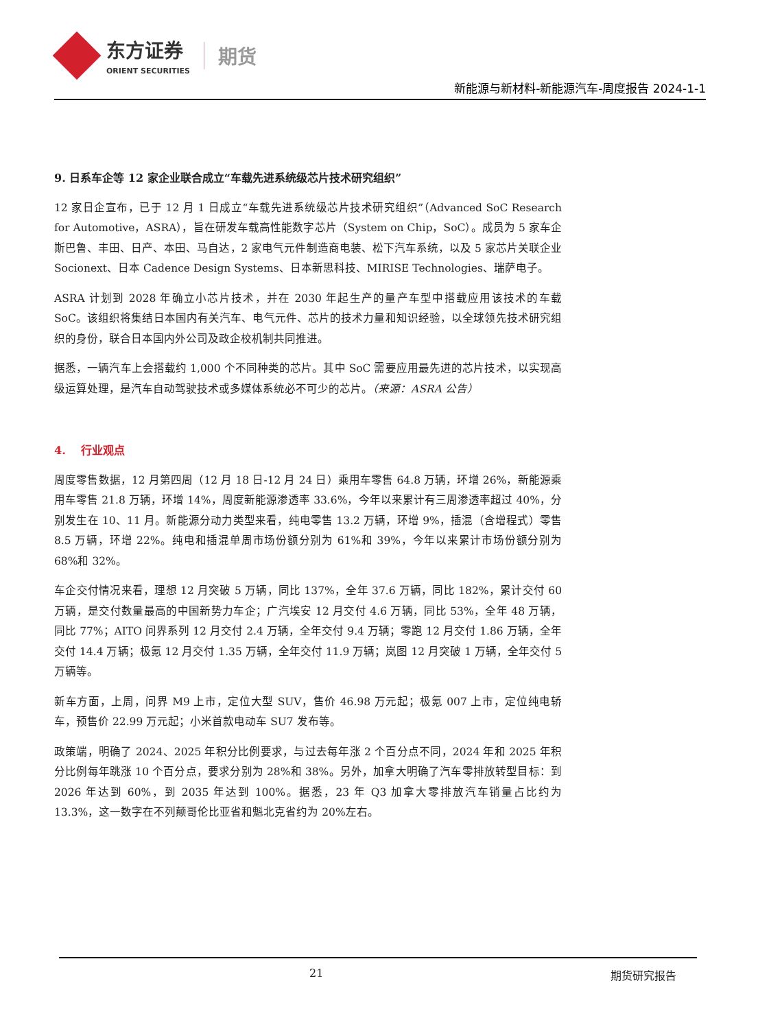东方证券
ORIENT SECURITIES
期货
新能源与新材料-新能源汽车-周度报告 2024-1-1
9. 日系车企等 12 家企业联合成立“车载先进系统级芯片技术研究组织”
12 家日企宣布，已于 12 月 1 日成立“车载先进系统级芯片技术研究组织”（Advanced SoC Research for Automotive，ASRA），旨在研发车载高性能数字芯片（System on Chip，SoC）。成员为 5 家车企斯巴鲁、丰田、日产、本田、马自达，2 家电气元件制造商电装、松下汽车系统，以及 5 家芯片关联企业 Socionext、日本 Cadence Design Systems、日本新思科技、MIRISE Technologies、瑞萨电子。
ASRA 计划到 2028 年确立小芯片技术，并在 2030 年起生产的量产车型中搭载应用该技术的车载 SoC。该组织将集结日本国内有关汽车、电气元件、芯片的技术力量和知识经验，以全球领先技术研究组织的身份，联合日本国内外公司及政企校机制共同推进。
据悉，一辆汽车上会搭载约 1,000 个不同种类的芯片。其中 SoC 需要应用最先进的芯片技术，以实现高级运算处理，是汽车自动驾驶技术或多媒体系统必不可少的芯片。（来源：ASRA 公告）
4. 行业观点
周度零售数据，12 月第四周（12 月 18 日-12 月 24 日）乘用车零售 64.8 万辆，环增 26%，新能源乘用车零售 21.8 万辆，环增 14%，周度新能源渗透率 33.6%，今年以来累计有三周渗透率超过 40%，分别发生在 10、11 月。新能源分动力类型来看，纯电零售 13.2 万辆，环增 9%，插混（含增程式）零售 8.5 万辆，环增 22%。纯电和插混单周市场份额分别为 61%和 39%，今年以来累计市场份额分别为 68%和 32%。
车企交付情况来看，理想 12 月突破 5 万辆，同比 137%，全年 37.6 万辆，同比 182%，累计交付 60 万辆，是交付数量最高的中国新势力车企；广汽埃安 12 月交付 4.6 万辆，同比 53%，全年 48 万辆，同比 77%；AITO 问界系列 12 月交付 2.4 万辆，全年交付 9.4 万辆；零跑 12 月交付 1.86 万辆，全年交付 14.4 万辆；极氪 12 月交付 1.35 万辆，全年交付 11.9 万辆；岚图 12 月突破 1 万辆，全年交付 5 万辆等。
新车方面，上周，问界 M9 上市，定位大型 SUV，售价 46.98 万元起；极氪 007 上市，定位纯电轿车，预售价 22.99 万元起；小米首款电动车 SU7 发布等。
政策端，明确了 2024、2025 年积分比例要求，与过去每年涨 2 个百分点不同，2024 年和 2025 年积分比例每年跳涨 10 个百分点，要求分别为 28%和 38%。另外，加拿大明确了汽车零排放转型目标：到 2026 年达到 60%，到 2035 年达到 100%。据悉，23 年 Q3 加拿大零排放汽车销量占比约为 13.3%，这一数字在不列颠哥伦比亚省和魁北克省约为 20%左右。
21 期货研究报告